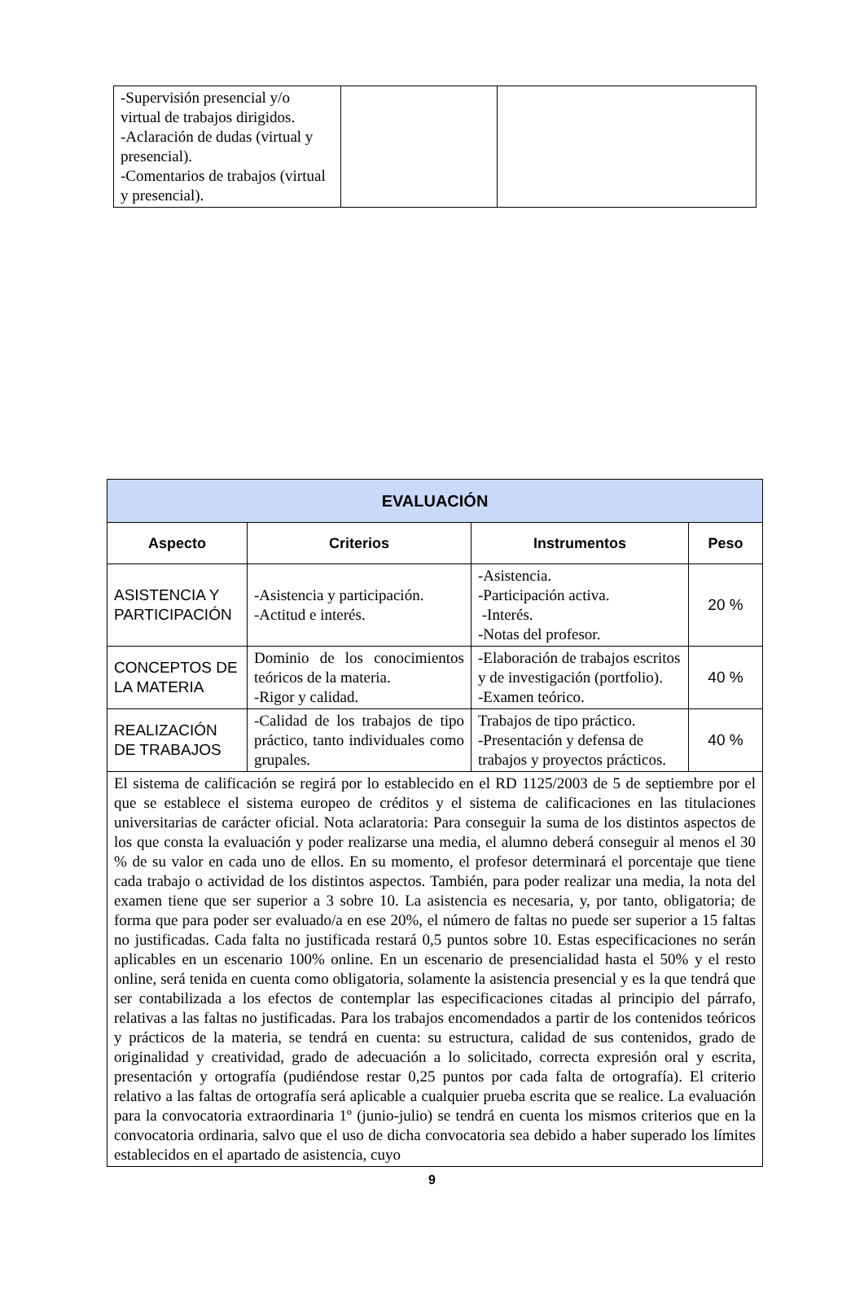| -Supervisión presencial y/o virtual de trabajos dirigidos. -Aclaración de dudas (virtual y presencial). -Comentarios de trabajos (virtual y presencial). | | |
| EVALUACIÓN | | | |
| --- | --- | --- | --- |
| Aspecto | Criterios | Instrumentos | Peso |
| ASISTENCIA Y PARTICIPACIÓN | -Asistencia y participación. -Actitud e interés. | -Asistencia. -Participación activa. -Interés. -Notas del profesor. | 20 % |
| CONCEPTOS DE LA MATERIA | Dominio de los conocimientos teóricos de la materia. -Rigor y calidad. | -Elaboración de trabajos escritos y de investigación (portfolio). -Examen teórico. | 40 % |
| REALIZACIÓN DE TRABAJOS | -Calidad de los trabajos de tipo práctico, tanto individuales como grupales. | Trabajos de tipo práctico. -Presentación y defensa de trabajos y proyectos prácticos. | 40 % |
| El sistema de calificación se regirá por lo establecido en el RD 1125/2003 de 5 de septiembre por el que se establece el sistema europeo de créditos y el sistema de calificaciones en las titulaciones universitarias de carácter oficial. Nota aclaratoria: Para conseguir la suma de los distintos aspectos de los que consta la evaluación y poder realizarse una media, el alumno deberá conseguir al menos el 30 % de su valor en cada uno de ellos. En su momento, el profesor determinará el porcentaje que tiene cada trabajo o actividad de los distintos aspectos. También, para poder realizar una media, la nota del examen tiene que ser superior a 3 sobre 10. La asistencia es necesaria, y, por tanto, obligatoria; de forma que para poder ser evaluado/a en ese 20%, el número de faltas no puede ser superior a 15 faltas no justificadas. Cada falta no justificada restará 0,5 puntos sobre 10. Estas especificaciones no serán aplicables en un escenario 100% online. En un escenario de presencialidad hasta el 50% y el resto online, será tenida en cuenta como obligatoria, solamente la asistencia presencial y es la que tendrá que ser contabilizada a los efectos de contemplar las especificaciones citadas al principio del párrafo, relativas a las faltas no justificadas. Para los trabajos encomendados a partir de los contenidos teóricos y prácticos de la materia, se tendrá en cuenta: su estructura, calidad de sus contenidos, grado de originalidad y creatividad, grado de adecuación a lo solicitado, correcta expresión oral y escrita, presentación y ortografía (pudiéndose restar 0,25 puntos por cada falta de ortografía). El criterio relativo a las faltas de ortografía será aplicable a cualquier prueba escrita que se realice. La evaluación para la convocatoria extraordinaria 1º (junio-julio) se tendrá en cuenta los mismos criterios que en la convocatoria ordinaria, salvo que el uso de dicha convocatoria sea debido a haber superado los límites establecidos en el apartado de asistencia, cuyo | | | |
9